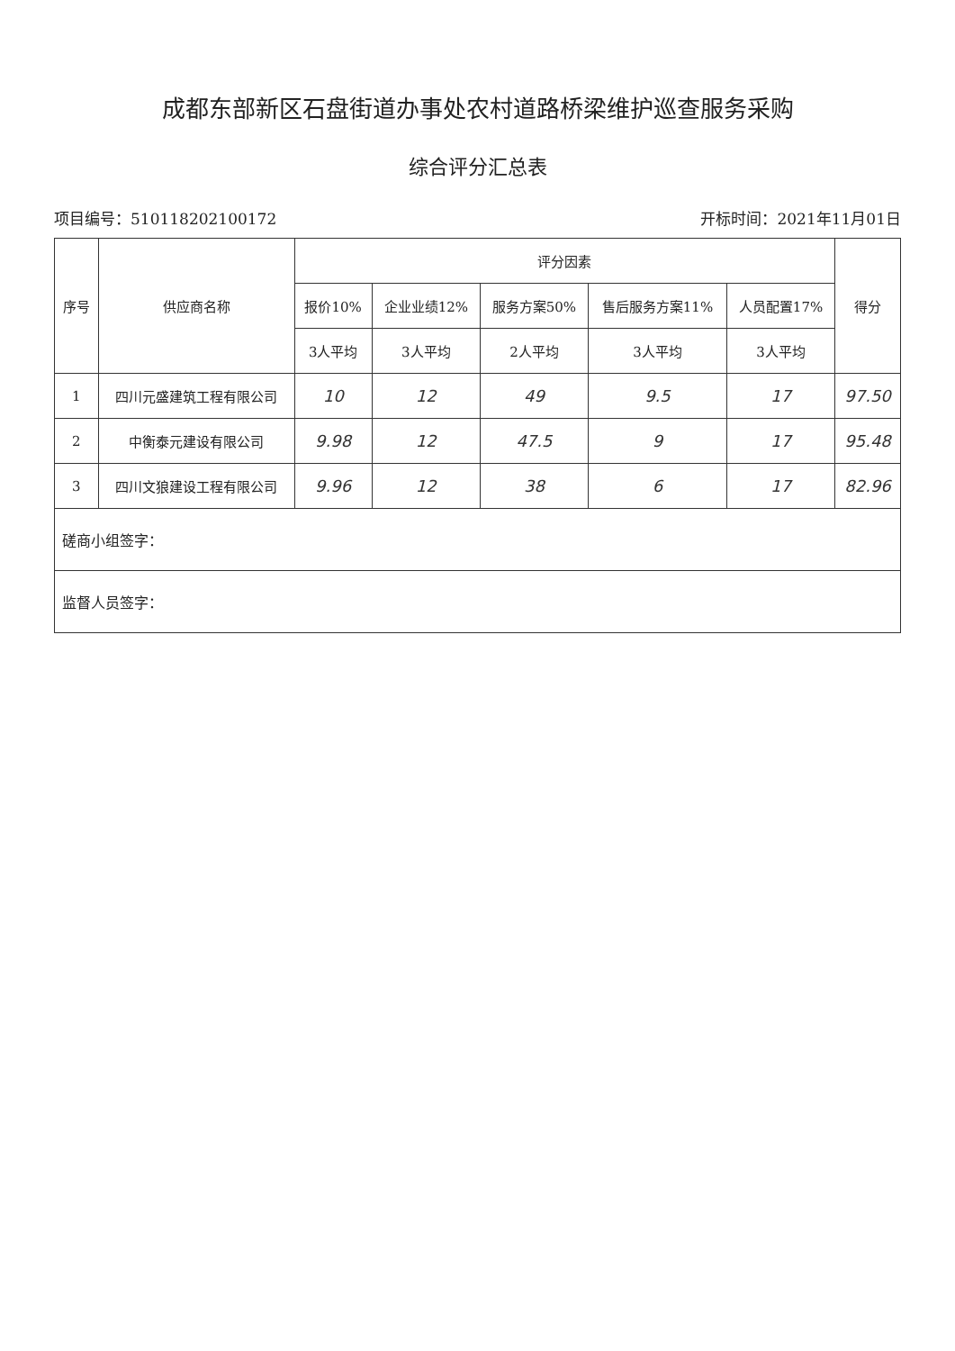成都东部新区石盘街道办事处农村道路桥梁维护巡查服务采购
综合评分汇总表
项目编号：510118202100172 开标时间：2021年11月01日
| 序号 | 供应商名称 | 评分因素 | | | | | 得分 |
| --- | --- | --- | --- | --- | --- | --- | --- |
| | | 报价10% | 企业业绩12% | 服务方案50% | 售后服务方案11% | 人员配置17% | |
| | | 3人平均 | 3人平均 | 2人平均 | 3人平均 | 3人平均 | |
| 1 | 四川元盛建筑工程有限公司 | 10 | 12 | 49 | 9.5 | 17 | 97.50 |
| 2 | 中衡泰元建设有限公司 | 9.98 | 12 | 47.5 | 9 | 17 | 95.48 |
| 3 | 四川文狼建设工程有限公司 | 9.96 | 12 | 38 | 6 | 17 | 82.96 |
磋商小组签字：
监督人员签字：